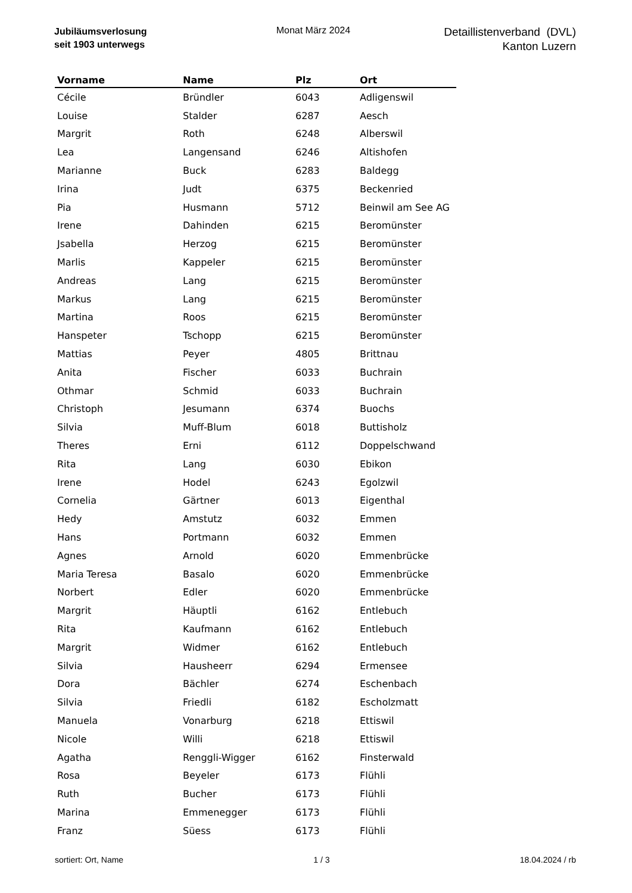Jubiläumsverlosung
seit 1903 unterwegs
Monat März 2024
Detaillistenverband (DVL)
Kanton Luzern
| Vorname | Name | Plz | Ort |
| --- | --- | --- | --- |
| Cécile | Bründler | 6043 | Adligenswil |
| Louise | Stalder | 6287 | Aesch |
| Margrit | Roth | 6248 | Alberswil |
| Lea | Langensand | 6246 | Altishofen |
| Marianne | Buck | 6283 | Baldegg |
| Irina | Judt | 6375 | Beckenried |
| Pia | Husmann | 5712 | Beinwil am See AG |
| Irene | Dahinden | 6215 | Beromünster |
| Jsabella | Herzog | 6215 | Beromünster |
| Marlis | Kappeler | 6215 | Beromünster |
| Andreas | Lang | 6215 | Beromünster |
| Markus | Lang | 6215 | Beromünster |
| Martina | Roos | 6215 | Beromünster |
| Hanspeter | Tschopp | 6215 | Beromünster |
| Mattias | Peyer | 4805 | Brittnau |
| Anita | Fischer | 6033 | Buchrain |
| Othmar | Schmid | 6033 | Buchrain |
| Christoph | Jesumann | 6374 | Buochs |
| Silvia | Muff-Blum | 6018 | Buttisholz |
| Theres | Erni | 6112 | Doppelschwand |
| Rita | Lang | 6030 | Ebikon |
| Irene | Hodel | 6243 | Egolzwil |
| Cornelia | Gärtner | 6013 | Eigenthal |
| Hedy | Amstutz | 6032 | Emmen |
| Hans | Portmann | 6032 | Emmen |
| Agnes | Arnold | 6020 | Emmenbrücke |
| Maria Teresa | Basalo | 6020 | Emmenbrücke |
| Norbert | Edler | 6020 | Emmenbrücke |
| Margrit | Häuptli | 6162 | Entlebuch |
| Rita | Kaufmann | 6162 | Entlebuch |
| Margrit | Widmer | 6162 | Entlebuch |
| Silvia | Hausheerr | 6294 | Ermensee |
| Dora | Bächler | 6274 | Eschenbach |
| Silvia | Friedli | 6182 | Escholzmatt |
| Manuela | Vonarburg | 6218 | Ettiswil |
| Nicole | Willi | 6218 | Ettiswil |
| Agatha | Renggli-Wigger | 6162 | Finsterwald |
| Rosa | Beyeler | 6173 | Flühli |
| Ruth | Bucher | 6173 | Flühli |
| Marina | Emmenegger | 6173 | Flühli |
| Franz | Süess | 6173 | Flühli |
sortiert: Ort, Name 1 / 3 18.04.2024 / rb